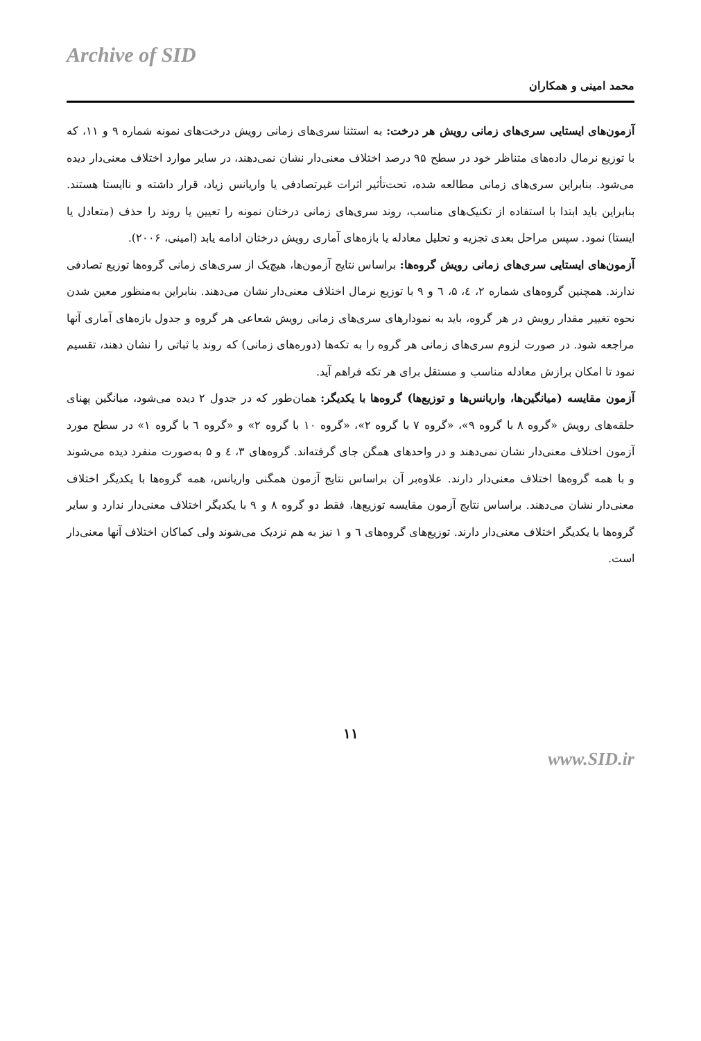Archive of SID
محمد امینی و همکاران
آزمون‌های ایستایی سری‌های زمانی رویش هر درخت: به استثنا سری‌های زمانی رویش درخت‌های نمونه شماره ۹ و ۱۱، که با توزیع نرمال داده‌های متناظر خود در سطح ۹۵ درصد اختلاف معنی‌دار نشان نمی‌دهند، در سایر موارد اختلاف معنی‌دار دیده می‌شود. بنابراین سری‌های زمانی مطالعه شده، تحت‌تأثیر اثرات غیرتصادفی یا واریانس زیاد، قرار داشته و ناایستا هستند. بنابراین باید ابتدا با استفاده از تکنیک‌های مناسب، روند سری‌های زمانی درختان نمونه را تعیین یا روند را حذف (متعادل یا ایستا) نمود. سپس مراحل بعدی تجزیه و تحلیل معادله یا بازه‌های آماری رویش درختان ادامه یابد (امینی، ۲۰۰۶).
آزمون‌های ایستایی سری‌های زمانی رویش گروه‌ها: براساس نتایج آزمون‌ها، هیچ‌یک از سری‌های زمانی گروه‌ها توزیع تصادفی ندارند. همچنین گروه‌های شماره ۲، ٤، ۵، ٦ و ۹ با توزیع نرمال اختلاف معنی‌دار نشان می‌دهند. بنابراین به‌منظور معین شدن نحوه تغییر مقدار رویش در هر گروه، باید به نمودارهای سری‌های زمانی رویش شعاعی هر گروه و جدول بازه‌های آماری آنها مراجعه شود. در صورت لزوم سری‌های زمانی هر گروه را به تکه‌ها (دوره‌های زمانی) که روند با ثباتی را نشان دهند، تقسیم نمود تا امکان برازش معادله مناسب و مستقل برای هر تکه فراهم آید.
آزمون مقایسه (میانگین‌ها، واریانس‌ها و توزیع‌ها) گروه‌ها با یکدیگر: همان‌طور که در جدول ۲ دیده می‌شود، میانگین پهنای حلقه‌های رویش «گروه ۸ با گروه ۹»، «گروه ۷ با گروه ۲»، «گروه ۱۰ با گروه ۲» و «گروه ٦ با گروه ۱» در سطح مورد آزمون اختلاف معنی‌دار نشان نمی‌دهند و در واحدهای همگن جای گرفته‌اند. گروه‌های ۳، ٤ و ۵ به‌صورت منفرد دیده می‌شوند و با همه گروه‌ها اختلاف معنی‌دار دارند. علاوه‌بر آن براساس نتایج آزمون همگنی واریانس، همه گروه‌ها با یکدیگر اختلاف معنی‌دار نشان می‌دهند. براساس نتایج آزمون مقایسه توزیع‌ها، فقط دو گروه ۸ و ۹ با یکدیگر اختلاف معنی‌دار ندارد و سایر گروه‌ها با یکدیگر اختلاف معنی‌دار دارند. توزیع‌های گروه‌های ٦ و ۱ نیز به هم نزدیک می‌شوند ولی کماکان اختلاف آنها معنی‌دار است.
۱۱
www.SID.ir